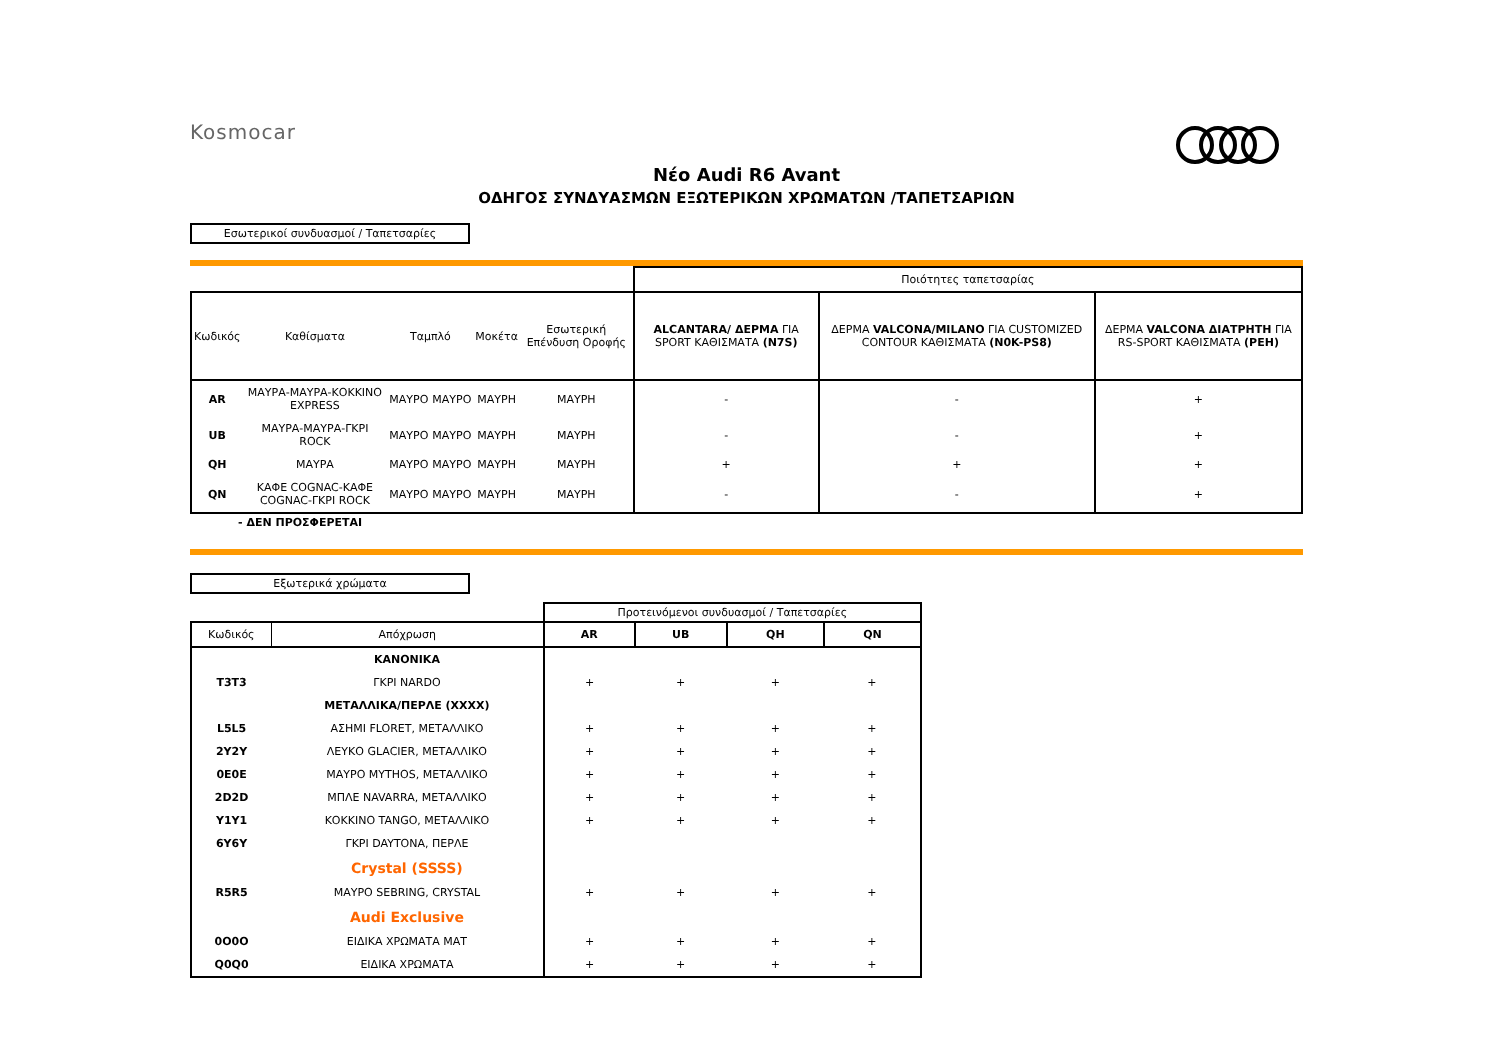Kosmocar
Νέο Audi R6 Avant
ΟΔΗΓΟΣ ΣΥΝΔΥΑΣΜΩΝ ΕΞΩΤΕΡΙΚΩΝ ΧΡΩΜΑΤΩΝ /ΤΑΠΕΤΣΑΡΙΩΝ
Εσωτερικοί συνδυασμοί / Ταπετσαρίες
| | | | | | | Ποιότητες ταπετσαρίας | | |
| Κωδικός | Καθίσματα | Ταμπλό | | Μοκέτα | Εσωτερική Επένδυση Οροφής | ALCANTARA/ ΔΕΡΜΑ ΓΙΑ SPORT ΚΑΘΙΣΜΑΤΑ (N7S) | ΔΕΡΜΑ VALCONA/MILANO ΓΙΑ CUSTOMIZED CONTOUR ΚΑΘΙΣΜΑΤΑ (N0K-PS8) | ΔΕΡΜΑ VALCONA ΔΙΑΤΡΗΤΗ ΓΙΑ RS-SPORT ΚΑΘΙΣΜΑΤΑ (PEH) |
| AR | ΜΑΥΡΑ-ΜΑΥΡΑ-ΚΟΚΚΙΝΟ EXPRESS | ΜΑΥΡΟ | ΜΑΥΡΟ | ΜΑΥΡΗ | ΜΑΥΡΗ | - | - | + |
| UB | ΜΑΥΡΑ-ΜΑΥΡΑ-ΓΚΡΙ ROCK | ΜΑΥΡΟ | ΜΑΥΡΟ | ΜΑΥΡΗ | ΜΑΥΡΗ | - | - | + |
| QH | ΜΑΥΡΑ | ΜΑΥΡΟ | ΜΑΥΡΟ | ΜΑΥΡΗ | ΜΑΥΡΗ | + | + | + |
| QN | ΚΑΦΕ COGNAC-ΚΑΦΕ COGNAC-ΓΚΡΙ ROCK | ΜΑΥΡΟ | ΜΑΥΡΟ | ΜΑΥΡΗ | ΜΑΥΡΗ | - | - | + |
- ΔΕΝ ΠΡΟΣΦΕΡΕΤΑΙ
Εξωτερικά χρώματα
| | | Προτεινόμενοι συνδυασμοί / Ταπετσαρίες | | | |
| Κωδικός | Απόχρωση | AR | UB | QH | QN |
| | ΚΑΝΟΝΙΚΑ | | | | |
| T3T3 | ΓΚΡΙ NARDO | + | + | + | + |
| | ΜΕΤΑΛΛΙΚΑ/ΠΕΡΛΕ (XXXX) | | | | |
| L5L5 | ΑΣΗΜΙ FLORET, ΜΕΤΑΛΛΙΚΟ | + | + | + | + |
| 2Y2Y | ΛΕΥΚΟ GLACIER, ΜΕΤΑΛΛΙΚΟ | + | + | + | + |
| 0E0E | ΜΑΥΡΟ MYTHOS, ΜΕΤΑΛΛΙΚΟ | + | + | + | + |
| 2D2D | ΜΠΛΕ NAVARRA, ΜΕΤΑΛΛΙΚΟ | + | + | + | + |
| Y1Y1 | ΚΟΚΚΙΝΟ TANGO, ΜΕΤΑΛΛΙΚΟ | + | + | + | + |
| 6Y6Y | ΓΚΡΙ DAYTONA, ΠΕΡΛΕ | | | | |
| | Crystal (SSSS) | | | | |
| R5R5 | ΜΑΥΡΟ SEBRING, CRYSTAL | + | + | + | + |
| | Audi Exclusive | | | | |
| 0O0O | ΕΙΔΙΚΑ ΧΡΩΜΑΤΑ ΜΑΤ | + | + | + | + |
| Q0Q0 | ΕΙΔΙΚΑ ΧΡΩΜΑΤΑ | + | + | + | + |